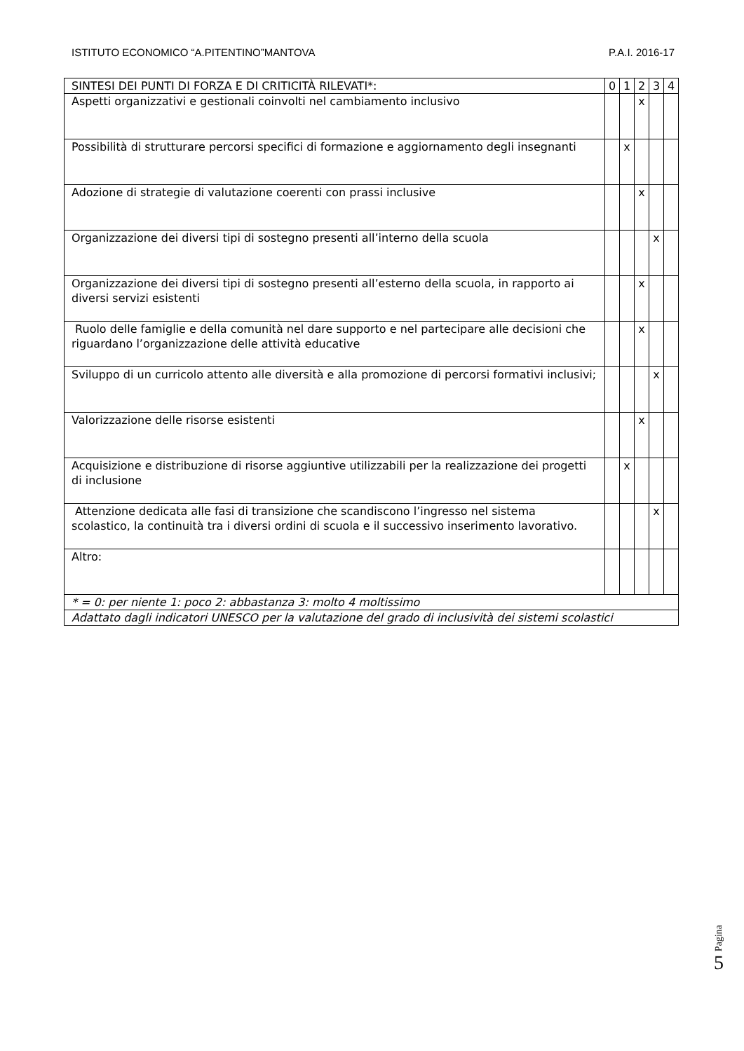ISTITUTO ECONOMICO “A.PITENTINO”MANTOVA P.A.I. 2016-17
| SINTESI DEI PUNTI DI FORZA E DI CRITICITÀ RILEVATI*: | 0 | 1 | 2 | 3 | 4 |
| --- | --- | --- | --- | --- | --- |
| Aspetti organizzativi e gestionali coinvolti nel cambiamento inclusivo | | | x | | |
| Possibilità di strutturare percorsi specifici di formazione e aggiornamento degli insegnanti | | x | | | |
| Adozione di strategie di valutazione coerenti con prassi inclusive | | | x | | |
| Organizzazione dei diversi tipi di sostegno presenti all’interno della scuola | | | | x | |
| Organizzazione dei diversi tipi di sostegno presenti all’esterno della scuola, in rapporto ai diversi servizi esistenti | | | x | | |
| Ruolo delle famiglie e della comunità nel dare supporto e nel partecipare alle decisioni che riguardano l’organizzazione delle attività educative | | | x | | |
| Sviluppo di un curricolo attento alle diversità e alla promozione di percorsi formativi inclusivi; | | | | x | |
| Valorizzazione delle risorse esistenti | | | x | | |
| Acquisizione e distribuzione di risorse aggiuntive utilizzabili per la realizzazione dei progetti di inclusione | | x | | | |
| Attenzione dedicata alle fasi di transizione che scandiscono l’ingresso nel sistema scolastico, la continuità tra i diversi ordini di scuola e il successivo inserimento lavorativo. | | | | x | |
| Altro: | | | | | |
| * = 0: per niente 1: poco 2: abbastanza 3: molto 4 moltissimo | | | | | |
| Adattato dagli indicatori UNESCO per la valutazione del grado di inclusività dei sistemi scolastici | | | | | |
Pagina
5